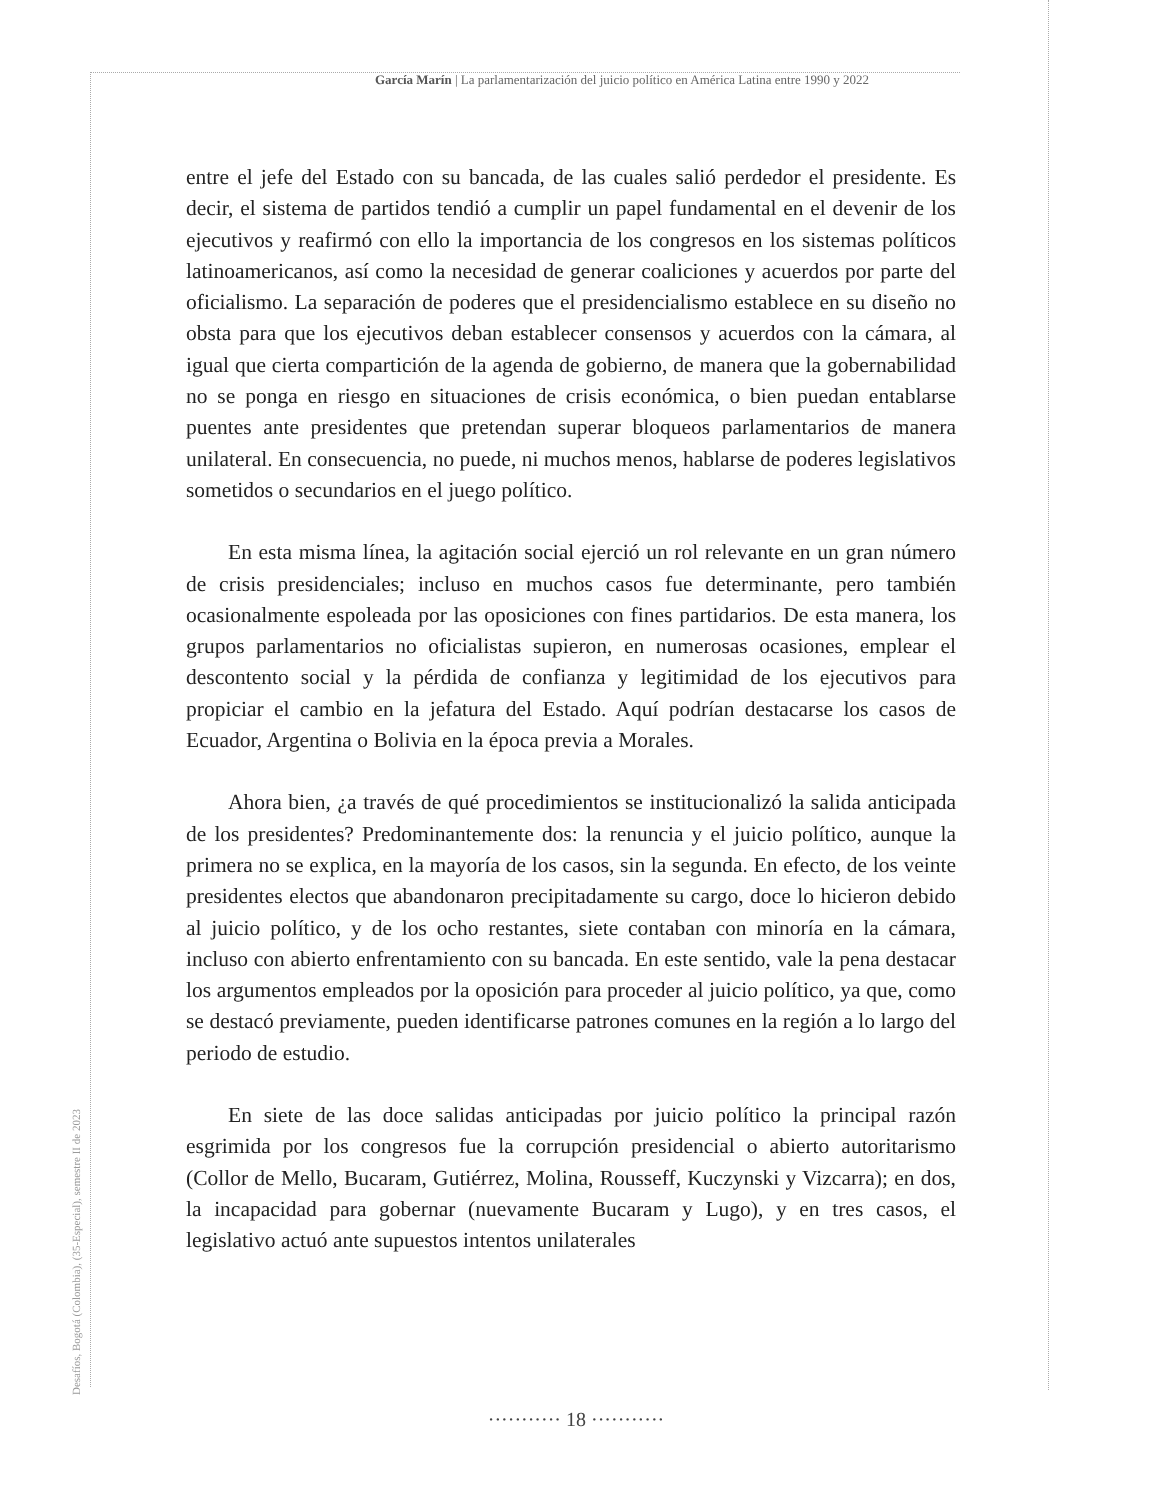García Marín | La parlamentarización del juicio político en América Latina entre 1990 y 2022
entre el jefe del Estado con su bancada, de las cuales salió perdedor el presidente. Es decir, el sistema de partidos tendió a cumplir un papel fundamental en el devenir de los ejecutivos y reafirmó con ello la importancia de los congresos en los sistemas políticos latinoamericanos, así como la necesidad de generar coaliciones y acuerdos por parte del oficialismo. La separación de poderes que el presidencialismo establece en su diseño no obsta para que los ejecutivos deban establecer consensos y acuerdos con la cámara, al igual que cierta compartición de la agenda de gobierno, de manera que la gobernabilidad no se ponga en riesgo en situaciones de crisis económica, o bien puedan entablarse puentes ante presidentes que pretendan superar bloqueos parlamentarios de manera unilateral. En consecuencia, no puede, ni muchos menos, hablarse de poderes legislativos sometidos o secundarios en el juego político.
En esta misma línea, la agitación social ejerció un rol relevante en un gran número de crisis presidenciales; incluso en muchos casos fue determinante, pero también ocasionalmente espoleada por las oposiciones con fines partidarios. De esta manera, los grupos parlamentarios no oficialistas supieron, en numerosas ocasiones, emplear el descontento social y la pérdida de confianza y legitimidad de los ejecutivos para propiciar el cambio en la jefatura del Estado. Aquí podrían destacarse los casos de Ecuador, Argentina o Bolivia en la época previa a Morales.
Ahora bien, ¿a través de qué procedimientos se institucionalizó la salida anticipada de los presidentes? Predominantemente dos: la renuncia y el juicio político, aunque la primera no se explica, en la mayoría de los casos, sin la segunda. En efecto, de los veinte presidentes electos que abandonaron precipitadamente su cargo, doce lo hicieron debido al juicio político, y de los ocho restantes, siete contaban con minoría en la cámara, incluso con abierto enfrentamiento con su bancada. En este sentido, vale la pena destacar los argumentos empleados por la oposición para proceder al juicio político, ya que, como se destacó previamente, pueden identificarse patrones comunes en la región a lo largo del periodo de estudio.
En siete de las doce salidas anticipadas por juicio político la principal razón esgrimida por los congresos fue la corrupción presidencial o abierto autoritarismo (Collor de Mello, Bucaram, Gutiérrez, Molina, Rousseff, Kuczynski y Vizcarra); en dos, la incapacidad para gobernar (nuevamente Bucaram y Lugo), y en tres casos, el legislativo actuó ante supuestos intentos unilaterales
Desafíos, Bogotá (Colombia), (35-Especial), semestre II de 2023
··········· 18 ···········